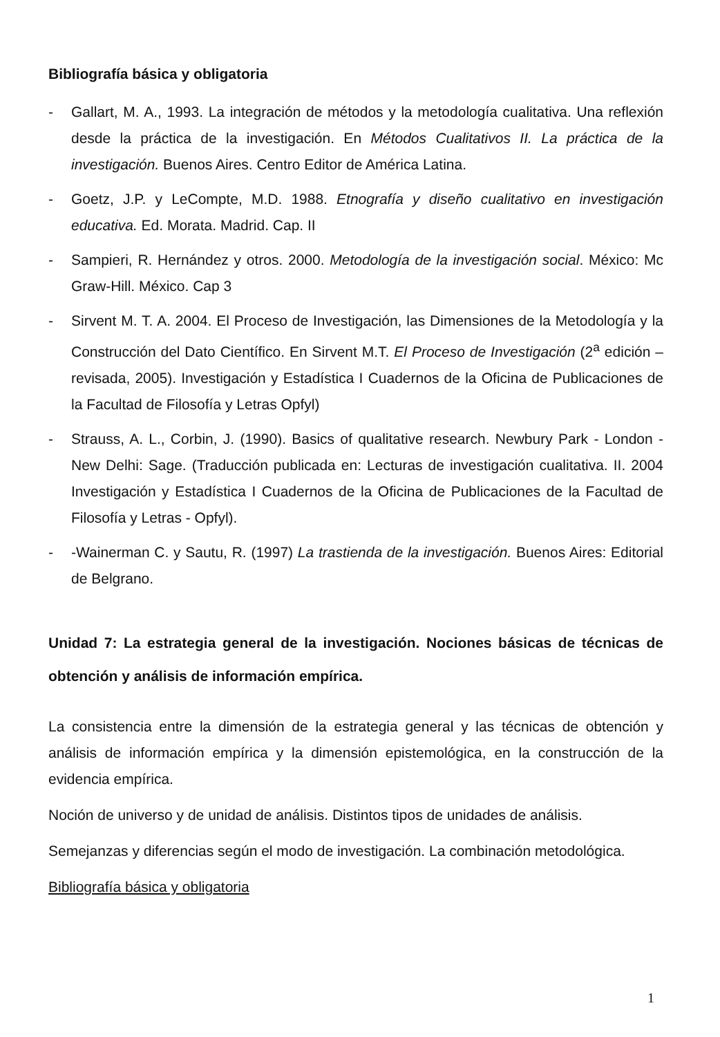Bibliografía básica y obligatoria
- Gallart, M. A., 1993. La integración de métodos y la metodología cualitativa. Una reflexión desde la práctica de la investigación. En Métodos Cualitativos II. La práctica de la investigación. Buenos Aires. Centro Editor de América Latina.
- Goetz, J.P. y LeCompte, M.D. 1988. Etnografía y diseño cualitativo en investigación educativa. Ed. Morata. Madrid. Cap. II
- Sampieri, R. Hernández y otros. 2000. Metodología de la investigación social. México: Mc Graw-Hill. México. Cap 3
- Sirvent M. T. A. 2004. El Proceso de Investigación, las Dimensiones de la Metodología y la Construcción del Dato Científico. En Sirvent M.T. El Proceso de Investigación (2<sup>a</sup> edición –revisada, 2005). Investigación y Estadística I Cuadernos de la Oficina de Publicaciones de la Facultad de Filosofía y Letras Opfyl)
- Strauss, A. L., Corbin, J. (1990). Basics of qualitative research. Newbury Park - London - New Delhi: Sage. (Traducción publicada en: Lecturas de investigación cualitativa. II. 2004 Investigación y Estadística I Cuadernos de la Oficina de Publicaciones de la Facultad de Filosofía y Letras - Opfyl).
- -Wainerman C. y Sautu, R. (1997) La trastienda de la investigación. Buenos Aires: Editorial de Belgrano.
Unidad 7: La estrategia general de la investigación. Nociones básicas de técnicas de obtención y análisis de información empírica.
La consistencia entre la dimensión de la estrategia general y las técnicas de obtención y análisis de información empírica y la dimensión epistemológica, en la construcción de la evidencia empírica.
Noción de universo y de unidad de análisis. Distintos tipos de unidades de análisis.
Semejanzas y diferencias según el modo de investigación. La combinación metodológica.
Bibliografía básica y obligatoria
1